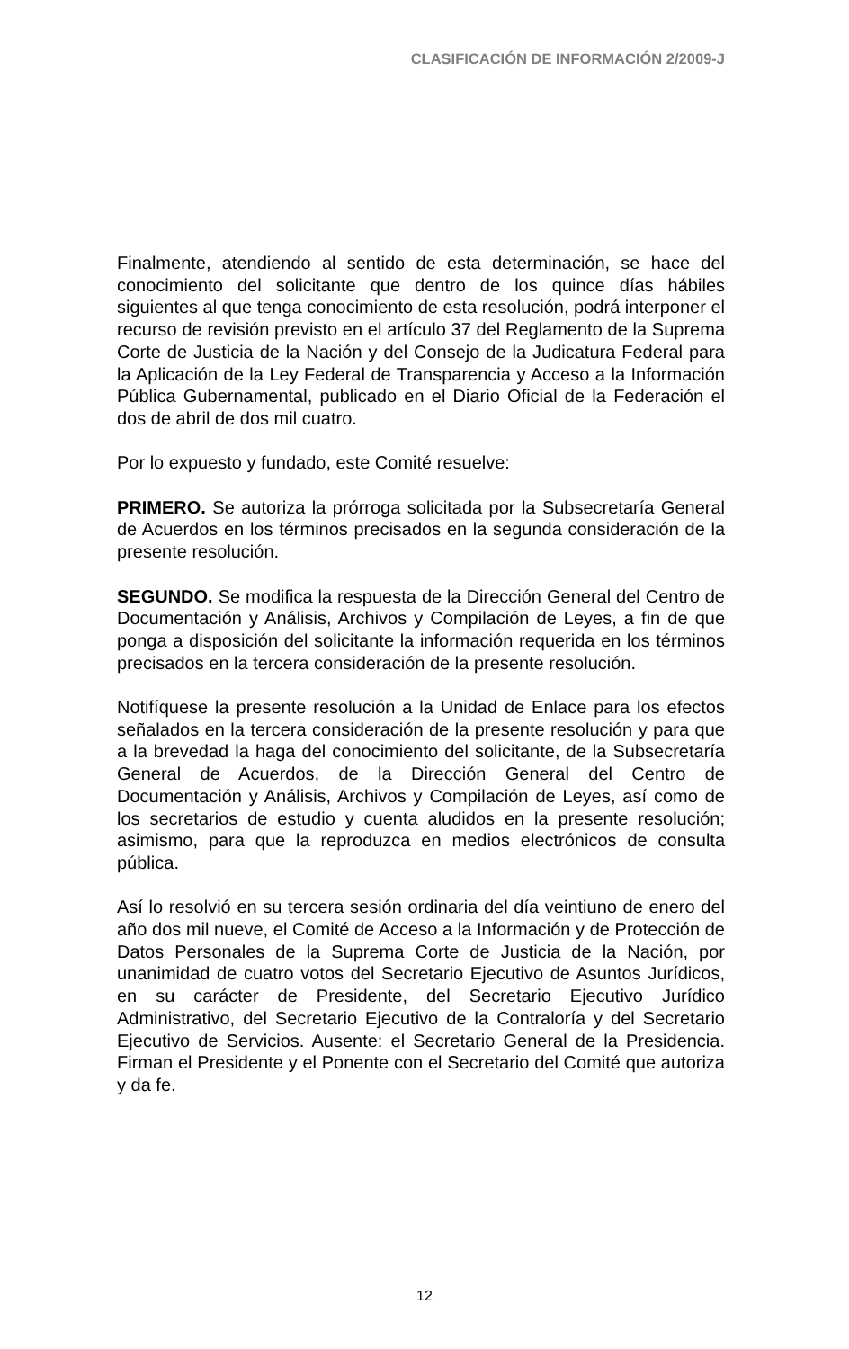CLASIFICACIÓN DE INFORMACIÓN 2/2009-J
Finalmente, atendiendo al sentido de esta determinación, se hace del conocimiento del solicitante que dentro de los quince días hábiles siguientes al que tenga conocimiento de esta resolución, podrá interponer el recurso de revisión previsto en el artículo 37 del Reglamento de la Suprema Corte de Justicia de la Nación y del Consejo de la Judicatura Federal para la Aplicación de la Ley Federal de Transparencia y Acceso a la Información Pública Gubernamental, publicado en el Diario Oficial de la Federación el dos de abril de dos mil cuatro.
Por lo expuesto y fundado, este Comité resuelve:
PRIMERO. Se autoriza la prórroga solicitada por la Subsecretaría General de Acuerdos en los términos precisados en la segunda consideración de la presente resolución.
SEGUNDO. Se modifica la respuesta de la Dirección General del Centro de Documentación y Análisis, Archivos y Compilación de Leyes, a fin de que ponga a disposición del solicitante la información requerida en los términos precisados en la tercera consideración de la presente resolución.
Notifíquese la presente resolución a la Unidad de Enlace para los efectos señalados en la tercera consideración de la presente resolución y para que a la brevedad la haga del conocimiento del solicitante, de la Subsecretaría General de Acuerdos, de la Dirección General del Centro de Documentación y Análisis, Archivos y Compilación de Leyes, así como de los secretarios de estudio y cuenta aludidos en la presente resolución; asimismo, para que la reproduzca en medios electrónicos de consulta pública.
Así lo resolvió en su tercera sesión ordinaria del día veintiuno de enero del año dos mil nueve, el Comité de Acceso a la Información y de Protección de Datos Personales de la Suprema Corte de Justicia de la Nación, por unanimidad de cuatro votos del Secretario Ejecutivo de Asuntos Jurídicos, en su carácter de Presidente, del Secretario Ejecutivo Jurídico Administrativo, del Secretario Ejecutivo de la Contraloría y del Secretario Ejecutivo de Servicios. Ausente: el Secretario General de la Presidencia. Firman el Presidente y el Ponente con el Secretario del Comité que autoriza y da fe.
12